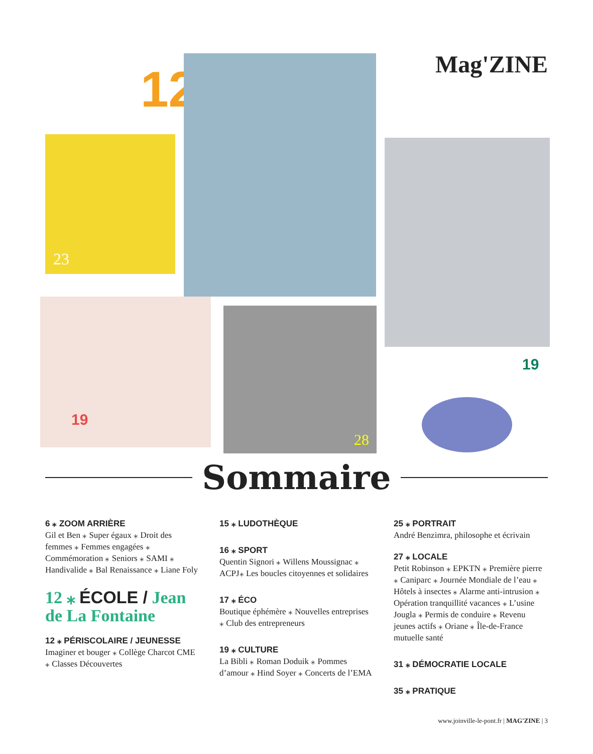12
23
Mag'ZINE
19
19
28
Sommaire
6 ⁎ ZOOM ARRIÈRE
Gil et Ben ⁎ Super égaux ⁎ Droit des femmes ⁎ Femmes engagées ⁎ Commémoration ⁎ Seniors ⁎ SAMI ⁎ Handivalide ⁎ Bal Renaissance ⁎ Liane Foly
12 ⁎ ÉCOLE / Jean de La Fontaine
12 ⁎ PÉRISCOLAIRE / JEUNESSE
Imaginer et bouger ⁎ Collège Charcot CME ⁎ Classes Découvertes
15 ⁎ LUDOTHÈQUE
16 ⁎ SPORT
Quentin Signori ⁎ Willens Moussignac ⁎ ACPJ⁎ Les boucles citoyennes et solidaires
17 ⁎ ÉCO
Boutique éphémère ⁎ Nouvelles entreprises ⁎ Club des entrepreneurs
19 ⁎ CULTURE
La Bibli ⁎ Roman Doduik ⁎ Pommes d’amour ⁎ Hind Soyer ⁎ Concerts de l’EMA
25 ⁎ PORTRAIT
André Benzimra, philosophe et écrivain
27 ⁎ LOCALE
Petit Robinson ⁎ EPKTN ⁎ Première pierre ⁎ Caniparc ⁎ Journée Mondiale de l’eau ⁎ Hôtels à insectes ⁎ Alarme anti-intrusion ⁎ Opération tranquillité vacances ⁎ L’usine Jougla ⁎ Permis de conduire ⁎ Revenu jeunes actifs ⁎ Oriane ⁎ Île-de-France mutuelle santé
31 ⁎ DÉMOCRATIE LOCALE
35 ⁎ PRATIQUE
www.joinville-le-pont.fr | MAG'ZINE | 3